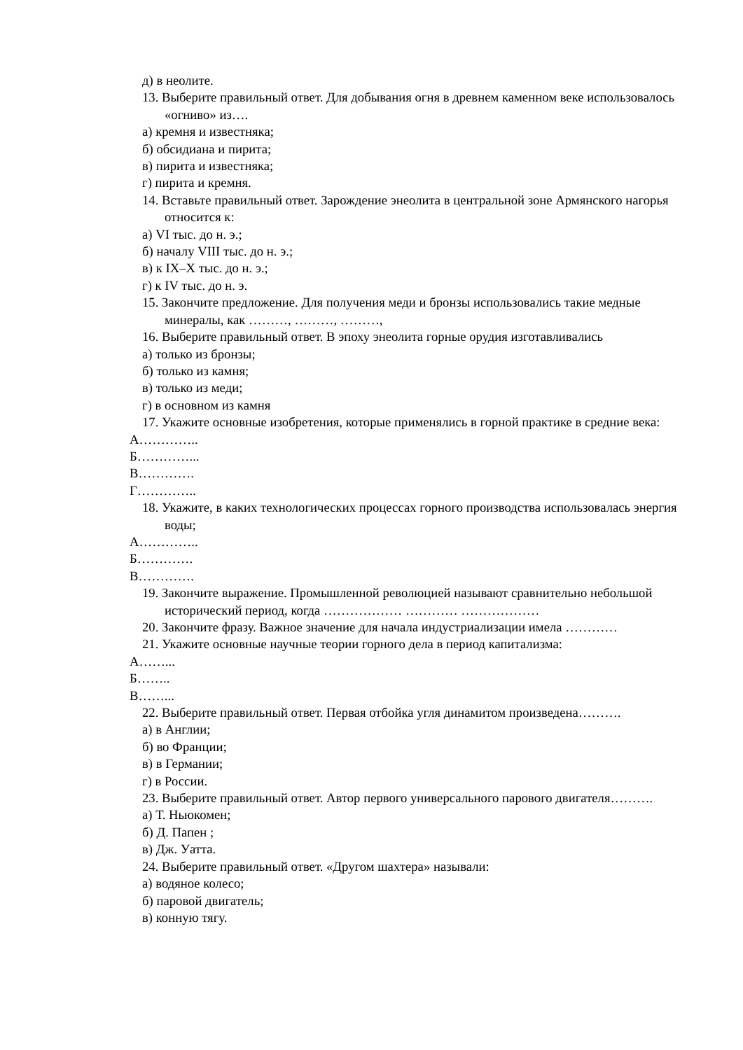д) в неолите.
13. Выберите правильный ответ. Для добывания огня в древнем каменном веке использовалось «огниво» из….
а) кремня и известняка;
б) обсидиана и пирита;
в) пирита и известняка;
г) пирита и кремня.
14. Вставьте правильный ответ. Зарождение энеолита в центральной зоне Армянского нагорья относится к:
а) VI тыс. до н. э.;
б) началу VIII тыс. до н. э.;
в) к IX–X тыс. до н. э.;
г) к IV тыс. до н. э.
15. Закончите предложение. Для получения меди и бронзы использовались такие медные минералы, как ………, ………, ………,
16. Выберите правильный ответ. В эпоху энеолита горные орудия изготавливались
а) только из бронзы;
б) только из камня;
в) только из меди;
г) в основном из камня
17. Укажите основные изобретения, которые применялись в горной практике в средние века:
А…………..
Б…………...
В………….
Г…………..
18. Укажите, в каких технологических процессах горного производства использовалась энергия воды;
А…………..
Б………….
В………….
19. Закончите выражение. Промышленной революцией называют сравнительно небольшой исторический период, когда ……………… ………… ………………
20. Закончите фразу. Важное значение для начала индустриализации имела …………
21. Укажите основные научные теории горного дела в период капитализма:
А……...
Б……..
В……...
22. Выберите правильный ответ. Первая отбойка угля динамитом произведена……….
а) в Англии;
б) во Франции;
в) в Германии;
г) в России.
23. Выберите правильный ответ. Автор первого универсального парового двигателя……….
а) Т. Ньюкомен;
б) Д. Папен ;
в) Дж. Уатта.
24. Выберите правильный ответ. «Другом шахтера» называли:
а) водяное колесо;
б) паровой двигатель;
в) конную тягу.